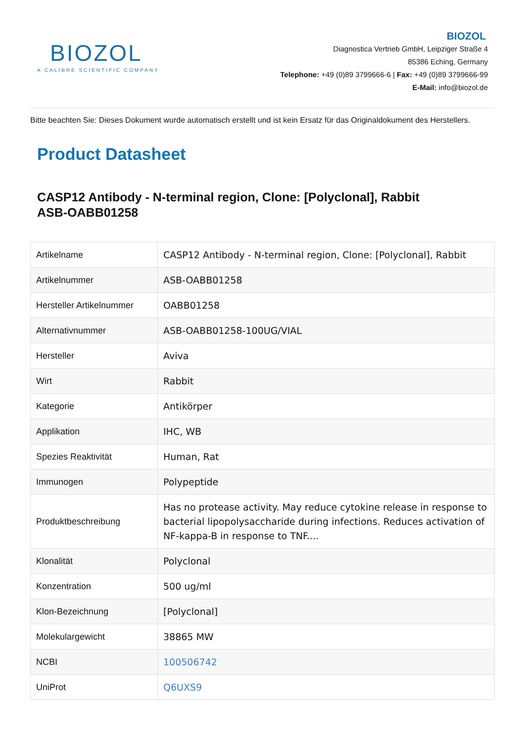BIOZOL
A CALIBRE SCIENTIFIC COMPANY
BIOZOL
Diagnostica Vertrieb GmbH, Leipziger Straße 4
85386 Eching, Germany
Telephone: +49 (0)89 3799666-6 | Fax: +49 (0)89 3799666-99
E-Mail: info@biozol.de
Bitte beachten Sie: Dieses Dokument wurde automatisch erstellt und ist kein Ersatz für das Originaldokument des Herstellers.
Product Datasheet
CASP12 Antibody - N-terminal region, Clone: [Polyclonal], Rabbit
ASB-OABB01258
| Artikelname | CASP12 Antibody - N-terminal region, Clone: [Polyclonal], Rabbit |
| Artikelnummer | ASB-OABB01258 |
| Hersteller Artikelnummer | OABB01258 |
| Alternativnummer | ASB-OABB01258-100UG/VIAL |
| Hersteller | Aviva |
| Wirt | Rabbit |
| Kategorie | Antikörper |
| Applikation | IHC, WB |
| Spezies Reaktivität | Human, Rat |
| Immunogen | Polypeptide |
| Produktbeschreibung | Has no protease activity. May reduce cytokine release in response to bacterial lipopolysaccharide during infections. Reduces activation of NF-kappa-B in response to TNF.... |
| Klonalität | Polyclonal |
| Konzentration | 500 ug/ml |
| Klon-Bezeichnung | [Polyclonal] |
| Molekulargewicht | 38865 MW |
| NCBI | 100506742 |
| UniProt | Q6UXS9 |